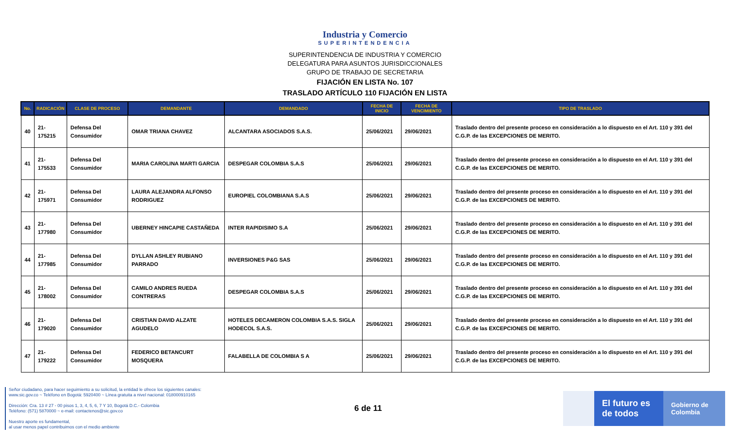Industria y Comercio
SUPERINTENDENCIA
SUPERINTENDENCIA DE INDUSTRIA Y COMERCIO
DELEGATURA PARA ASUNTOS JURISDICCIONALES
GRUPO DE TRABAJO DE SECRETARIA
FIJACIÓN EN LISTA No. 107
TRASLADO ARTÍCULO 110 FIJACIÓN EN LISTA
| No. | RADICACIÓN | CLASE DE PROCESO | DEMANDANTE | DEMANDADO | FECHA DE INICIO | FECHA DE VENCIMIENTO | TIPO DE TRASLADO |
| --- | --- | --- | --- | --- | --- | --- | --- |
| 40 | 21-175215 | Defensa Del Consumidor | OMAR TRIANA CHAVEZ | ALCANTARA ASOCIADOS S.A.S. | 25/06/2021 | 29/06/2021 | Traslado dentro del presente proceso en consideración a lo dispuesto en el Art. 110 y 391 del C.G.P. de las EXCEPCIONES DE MERITO. |
| 41 | 21-175533 | Defensa Del Consumidor | MARIA CAROLINA MARTI GARCIA | DESPEGAR COLOMBIA S.A.S | 25/06/2021 | 29/06/2021 | Traslado dentro del presente proceso en consideración a lo dispuesto en el Art. 110 y 391 del C.G.P. de las EXCEPCIONES DE MERITO. |
| 42 | 21-175971 | Defensa Del Consumidor | LAURA ALEJANDRA ALFONSO RODRIGUEZ | EUROPIEL COLOMBIANA S.A.S | 25/06/2021 | 29/06/2021 | Traslado dentro del presente proceso en consideración a lo dispuesto en el Art. 110 y 391 del C.G.P. de las EXCEPCIONES DE MERITO. |
| 43 | 21-177980 | Defensa Del Consumidor | UBERNEY HINCAPIE CASTAÑEDA | INTER RAPIDISIMO S.A | 25/06/2021 | 29/06/2021 | Traslado dentro del presente proceso en consideración a lo dispuesto en el Art. 110 y 391 del C.G.P. de las EXCEPCIONES DE MERITO. |
| 44 | 21-177985 | Defensa Del Consumidor | DYLLAN ASHLEY RUBIANO PARRADO | INVERSIONES P&G SAS | 25/06/2021 | 29/06/2021 | Traslado dentro del presente proceso en consideración a lo dispuesto en el Art. 110 y 391 del C.G.P. de las EXCEPCIONES DE MERITO. |
| 45 | 21-178002 | Defensa Del Consumidor | CAMILO ANDRES RUEDA CONTRERAS | DESPEGAR COLOMBIA S.A.S | 25/06/2021 | 29/06/2021 | Traslado dentro del presente proceso en consideración a lo dispuesto en el Art. 110 y 391 del C.G.P. de las EXCEPCIONES DE MERITO. |
| 46 | 21-179020 | Defensa Del Consumidor | CRISTIAN DAVID ALZATE AGUDELO | HOTELES DECAMERON COLOMBIA S.A.S. SIGLA HODECOL S.A.S. | 25/06/2021 | 29/06/2021 | Traslado dentro del presente proceso en consideración a lo dispuesto en el Art. 110 y 391 del C.G.P. de las EXCEPCIONES DE MERITO. |
| 47 | 21-179222 | Defensa Del Consumidor | FEDERICO BETANCURT MOSQUERA | FALABELLA DE COLOMBIA S A | 25/06/2021 | 29/06/2021 | Traslado dentro del presente proceso en consideración a lo dispuesto en el Art. 110 y 391 del C.G.P. de las EXCEPCIONES DE MERITO. |
Señor ciudadano, para hacer seguimiento a su solicitud, la entidad le ofrece los siguientes canales:
www.sic.gov.co ~ Teléfono en Bogotá: 5920400 ~ Línea gratuita a nivel nacional: 018000910165
Dirección: Cra. 13 # 27 - 00 pisos 1, 3, 4, 5, 6, 7 Y 10, Bogotá D.C.- Colombia
Teléfono: (571) 5870000 ~ e-mail: contactenos@sic.gov.co
Nuestro aporte es fundamental,
al usar menos papel contribuimos con el medio ambiente
6 de 11
El futuro es de todos
Gobierno de Colombia